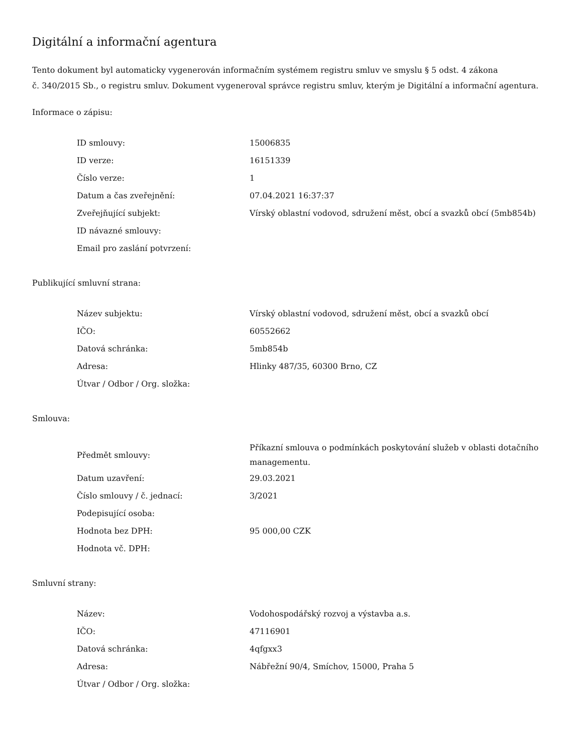Digitální a informační agentura
Tento dokument byl automaticky vygenerován informačním systémem registru smluv ve smyslu § 5 odst. 4 zákona
č. 340/2015 Sb., o registru smluv. Dokument vygeneroval správce registru smluv, kterým je Digitální a informační agentura.
Informace o zápisu:
| ID smlouvy: | 15006835 |
| ID verze: | 16151339 |
| Číslo verze: | 1 |
| Datum a čas zveřejnění: | 07.04.2021 16:37:37 |
| Zveřejňující subjekt: | Vírský oblastní vodovod, sdružení měst, obcí a svazků obcí (5mb854b) |
| ID návazné smlouvy: | |
| Email pro zaslání potvrzení: | |
Publikující smluvní strana:
| Název subjektu: | Vírský oblastní vodovod, sdružení měst, obcí a svazků obcí |
| IČO: | 60552662 |
| Datová schránka: | 5mb854b |
| Adresa: | Hlinky 487/35, 60300 Brno, CZ |
| Útvar / Odbor / Org. složka: | |
Smlouva:
| Předmět smlouvy: | Příkazní smlouva o podmínkách poskytování služeb v oblasti dotačního managementu. |
| Datum uzavření: | 29.03.2021 |
| Číslo smlouvy / č. jednací: | 3/2021 |
| Podepisující osoba: | |
| Hodnota bez DPH: | 95 000,00 CZK |
| Hodnota vč. DPH: | |
Smluvní strany:
| Název: | Vodohospodářský rozvoj a výstavba a.s. |
| IČO: | 47116901 |
| Datová schránka: | 4qfgxx3 |
| Adresa: | Nábřežní 90/4, Smíchov, 15000, Praha 5 |
| Útvar / Odbor / Org. složka: | |